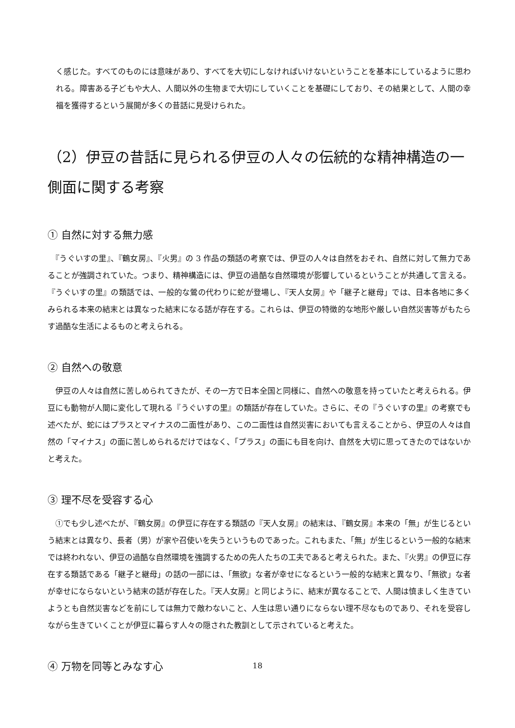く感じた。すべてのものには意味があり、すべてを大切にしなければいけないということを基本にしているように思われる。障害ある子どもや大人、人間以外の生物まで大切にしていくことを基礎にしており、その結果として、人間の幸福を獲得するという展開が多くの昔話に見受けられた。
（2）伊豆の昔話に見られる伊豆の人々の伝統的な精神構造の一側面に関する考察
① 自然に対する無力感
　『うぐいすの里』、『鶴女房』、『火男』の 3 作品の類話の考察では、伊豆の人々は自然をおそれ、自然に対して無力であることが強調されていた。つまり、精神構造には、伊豆の過酷な自然環境が影響しているということが共通して言える。『うぐいすの里』の類話では、一般的な鶯の代わりに蛇が登場し、『天人女房』や「継子と継母」では、日本各地に多くみられる本来の結末とは異なった結末になる話が存在する。これらは、伊豆の特徴的な地形や厳しい自然災害等がもたらす過酷な生活によるものと考えられる。
② 自然への敬意
　伊豆の人々は自然に苦しめられてきたが、その一方で日本全国と同様に、自然への敬意を持っていたと考えられる。伊豆にも動物が人間に変化して現れる『うぐいすの里』の類話が存在していた。さらに、その『うぐいすの里』の考察でも述べたが、蛇にはプラスとマイナスの二面性があり、この二面性は自然災害においても言えることから、伊豆の人々は自然の「マイナス」の面に苦しめられるだけではなく、「プラス」の面にも目を向け、自然を大切に思ってきたのではないかと考えた。
③ 理不尽を受容する心
　①でも少し述べたが、『鶴女房』の伊豆に存在する類話の『天人女房』の結末は、『鶴女房』本来の「無」が生じるという結末とは異なり、長者（男）が家や召使いを失うというものであった。これもまた、「無」が生じるという一般的な結末では終われない、伊豆の過酷な自然環境を強調するための先人たちの工夫であると考えられた。また、『火男』の伊豆に存在する類話である「継子と継母」の話の一部には、「無欲」な者が幸せになるという一般的な結末と異なり、「無欲」な者が幸せにならないという結末の話が存在した。『天人女房』と同じように、結末が異なることで、人間は慎ましく生きていようとも自然災害などを前にしては無力で敵わないこと、人生は思い通りにならない理不尽なものであり、それを受容しながら生きていくことが伊豆に暮らす人々の隠された教訓として示されていると考えた。
④ 万物を同等とみなす心
18